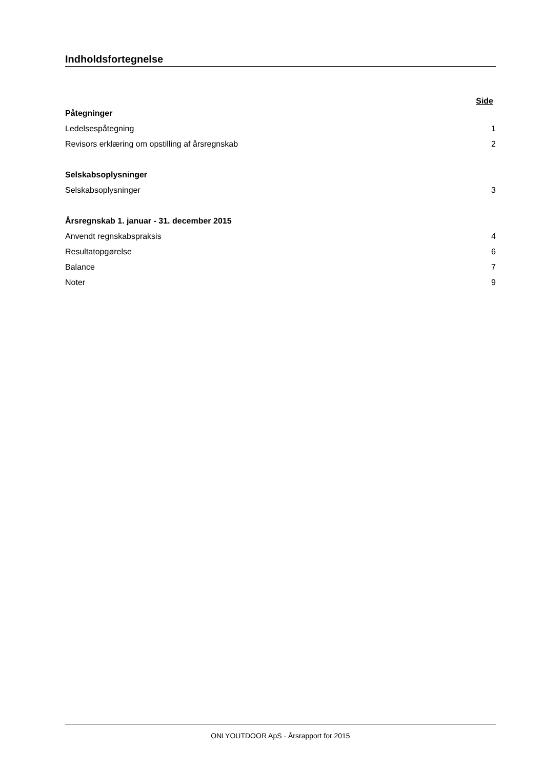Indholdsfortegnelse
Side
Påtegninger
Ledelsespåtegning 1
Revisors erklæring om opstilling af årsregnskab 2
Selskabsoplysninger
Selskabsoplysninger 3
Årsregnskab 1. januar - 31. december 2015
Anvendt regnskabspraksis 4
Resultatopgørelse 6
Balance 7
Noter 9
ONLYOUTDOOR ApS · Årsrapport for 2015